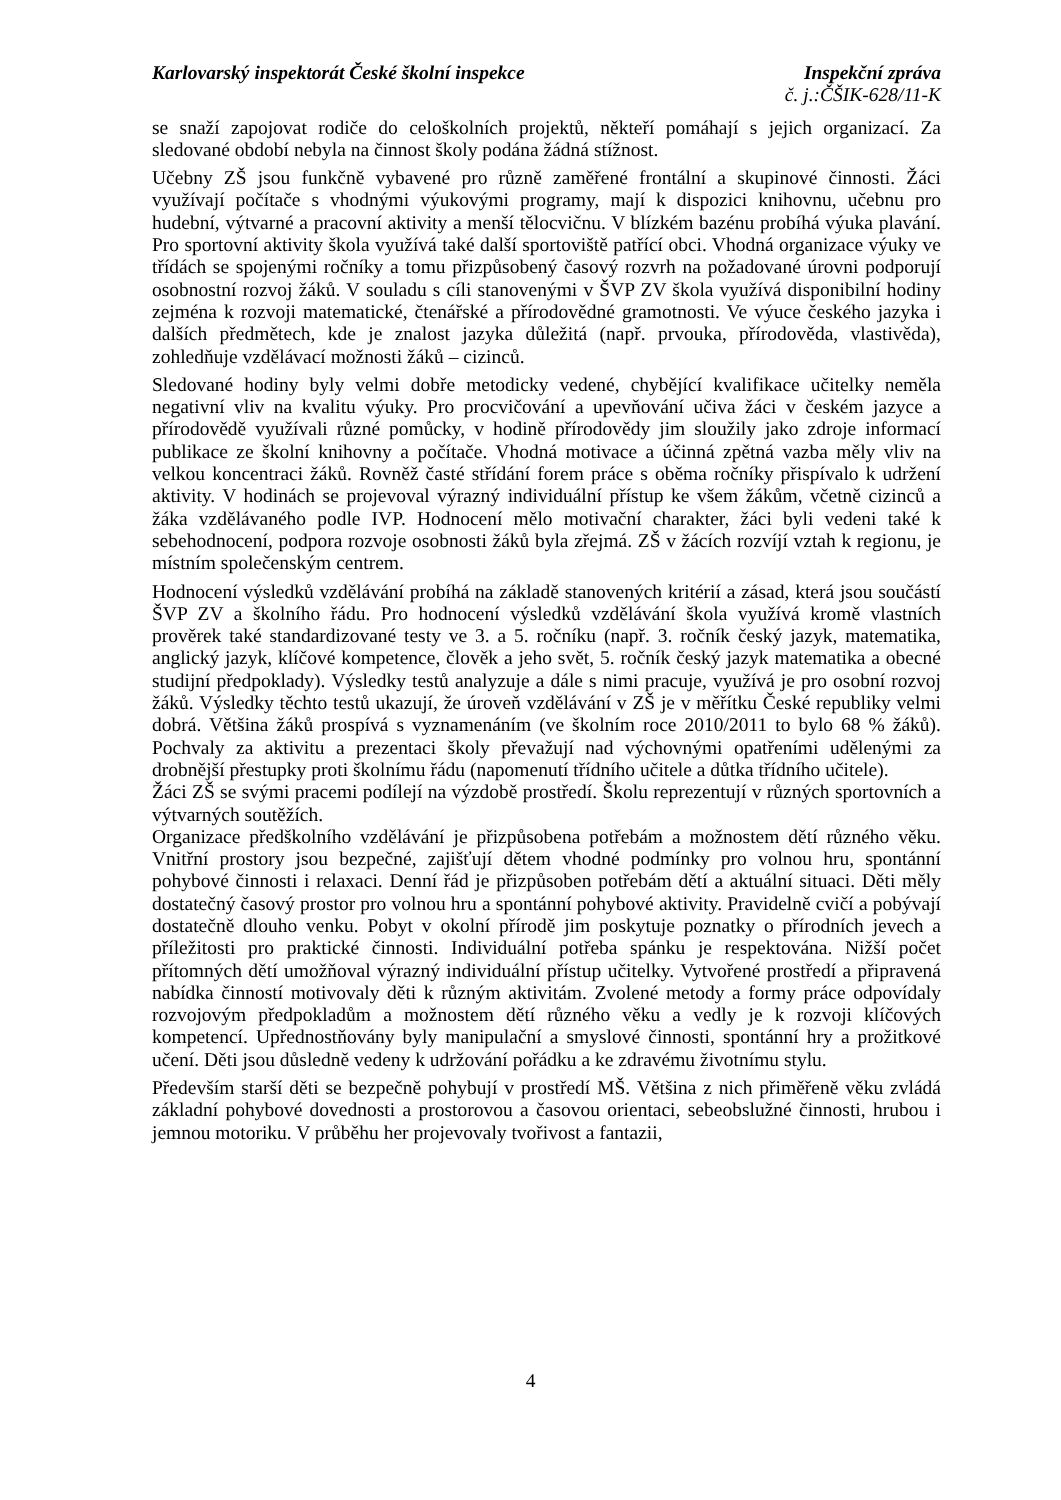Karlovarský inspektorát České školní inspekce Inspekční zpráva
č. j.:ČŠIK-628/11-K
se snaží zapojovat rodiče do celoškolních projektů, někteří pomáhají s jejich organizací. Za sledované období nebyla na činnost školy podána žádná stížnost.
Učebny ZŠ jsou funkčně vybavené pro různě zaměřené frontální a skupinové činnosti. Žáci využívají počítače s vhodnými výukovými programy, mají k dispozici knihovnu, učebnu pro hudební, výtvarné a pracovní aktivity a menší tělocvičnu. V blízkém bazénu probíhá výuka plavání. Pro sportovní aktivity škola využívá také další sportoviště patřící obci. Vhodná organizace výuky ve třídách se spojenými ročníky a tomu přizpůsobený časový rozvrh na požadované úrovni podporují osobnostní rozvoj žáků. V souladu s cíli stanovenými v ŠVP ZV škola využívá disponibilní hodiny zejména k rozvoji matematické, čtenářské a přírodovědné gramotnosti. Ve výuce českého jazyka i dalších předmětech, kde je znalost jazyka důležitá (např. prvouka, přírodověda, vlastivěda), zohledňuje vzdělávací možnosti žáků – cizinců.
Sledované hodiny byly velmi dobře metodicky vedené, chybějící kvalifikace učitelky neměla negativní vliv na kvalitu výuky. Pro procvičování a upevňování učiva žáci v českém jazyce a přírodovědě využívali různé pomůcky, v hodině přírodovědy jim sloužily jako zdroje informací publikace ze školní knihovny a počítače. Vhodná motivace a účinná zpětná vazba měly vliv na velkou koncentraci žáků. Rovněž časté střídání forem práce s oběma ročníky přispívalo k udržení aktivity. V hodinách se projevoval výrazný individuální přístup ke všem žákům, včetně cizinců a žáka vzdělávaného podle IVP. Hodnocení mělo motivační charakter, žáci byli vedeni také k sebehodnocení, podpora rozvoje osobnosti žáků byla zřejmá. ZŠ v žácích rozvíjí vztah k regionu, je místním společenským centrem.
Hodnocení výsledků vzdělávání probíhá na základě stanovených kritérií a zásad, která jsou součástí ŠVP ZV a školního řádu. Pro hodnocení výsledků vzdělávání škola využívá kromě vlastních prověrek také standardizované testy ve 3. a 5. ročníku (např. 3. ročník český jazyk, matematika, anglický jazyk, klíčové kompetence, člověk a jeho svět, 5. ročník český jazyk matematika a obecné studijní předpoklady). Výsledky testů analyzuje a dále s nimi pracuje, využívá je pro osobní rozvoj žáků. Výsledky těchto testů ukazují, že úroveň vzdělávání v ZŠ je v měřítku České republiky velmi dobrá. Většina žáků prospívá s vyznamenáním (ve školním roce 2010/2011 to bylo 68 % žáků). Pochvaly za aktivitu a prezentaci školy převažují nad výchovnými opatřeními udělenými za drobnější přestupky proti školnímu řádu (napomenutí třídního učitele a důtka třídního učitele).
Žáci ZŠ se svými pracemi podílejí na výzdobě prostředí. Školu reprezentují v různých sportovních a výtvarných soutěžích.
Organizace předškolního vzdělávání je přizpůsobena potřebám a možnostem dětí různého věku. Vnitřní prostory jsou bezpečné, zajišťují dětem vhodné podmínky pro volnou hru, spontánní pohybové činnosti i relaxaci. Denní řád je přizpůsoben potřebám dětí a aktuální situaci. Děti měly dostatečný časový prostor pro volnou hru a spontánní pohybové aktivity. Pravidelně cvičí a pobývají dostatečně dlouho venku. Pobyt v okolní přírodě jim poskytuje poznatky o přírodních jevech a příležitosti pro praktické činnosti. Individuální potřeba spánku je respektována. Nižší počet přítomných dětí umožňoval výrazný individuální přístup učitelky. Vytvořené prostředí a připravená nabídka činností motivovaly děti k různým aktivitám. Zvolené metody a formy práce odpovídaly rozvojovým předpokladům a možnostem dětí různého věku a vedly je k rozvoji klíčových kompetencí. Upřednostňovány byly manipulační a smyslové činnosti, spontánní hry a prožitkové učení. Děti jsou důsledně vedeny k udržování pořádku a ke zdravému životnímu stylu.
Především starší děti se bezpečně pohybují v prostředí MŠ. Většina z nich přiměřeně věku zvládá základní pohybové dovednosti a prostorovou a časovou orientaci, sebeobslužné činnosti, hrubou i jemnou motoriku. V průběhu her projevovaly tvořivost a fantazii,
4